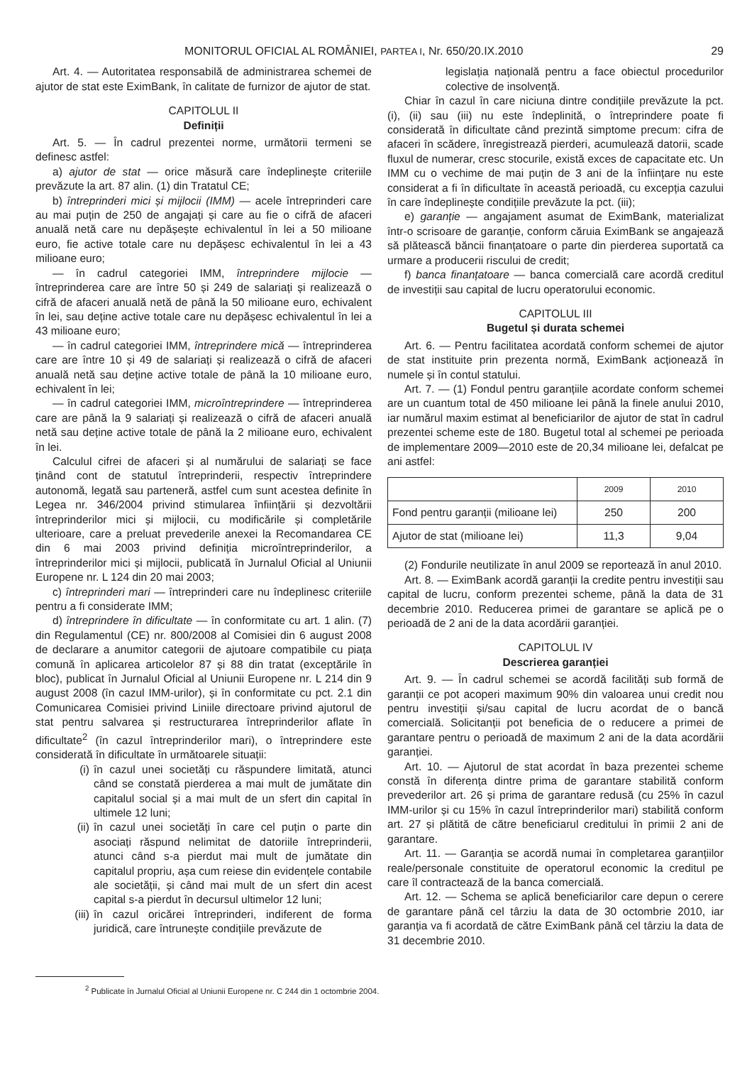MONITORUL OFICIAL AL ROMÂNIEI, PARTEA I, Nr. 650/20.IX.2010 29
Art. 4. — Autoritatea responsabilă de administrarea schemei de ajutor de stat este EximBank, în calitate de furnizor de ajutor de stat.
CAPITOLUL II
Definiții
Art. 5. — În cadrul prezentei norme, următorii termeni se definesc astfel:
a) ajutor de stat — orice măsură care îndeplinește criteriile prevăzute la art. 87 alin. (1) din Tratatul CE;
b) întreprinderi mici și mijlocii (IMM) — acele întreprinderi care au mai puțin de 250 de angajați și care au fie o cifră de afaceri anuală netă care nu depășește echivalentul în lei a 50 milioane euro, fie active totale care nu depășesc echivalentul în lei a 43 milioane euro;
— în cadrul categoriei IMM, întreprindere mijlocie — întreprinderea care are între 50 și 249 de salariați și realizează o cifră de afaceri anuală netă de până la 50 milioane euro, echivalent în lei, sau deține active totale care nu depășesc echivalentul în lei a 43 milioane euro;
— în cadrul categoriei IMM, întreprindere mică — întreprinderea care are între 10 și 49 de salariați și realizează o cifră de afaceri anuală netă sau deține active totale de până la 10 milioane euro, echivalent în lei;
— în cadrul categoriei IMM, microîntreprindere — întreprinderea care are până la 9 salariați și realizează o cifră de afaceri anuală netă sau deține active totale de până la 2 milioane euro, echivalent în lei.
Calculul cifrei de afaceri și al numărului de salariați se face ținând cont de statutul întreprinderii, respectiv întreprindere autonomă, legată sau parteneră, astfel cum sunt acestea definite în Legea nr. 346/2004 privind stimularea înființării și dezvoltării întreprinderilor mici și mijlocii, cu modificările și completările ulterioare, care a preluat prevederile anexei la Recomandarea CE din 6 mai 2003 privind definiția microîntreprinderilor, a întreprinderilor mici și mijlocii, publicată în Jurnalul Oficial al Uniunii Europene nr. L 124 din 20 mai 2003;
c) întreprinderi mari — întreprinderi care nu îndeplinesc criteriile pentru a fi considerate IMM;
d) întreprindere în dificultate — în conformitate cu art. 1 alin. (7) din Regulamentul (CE) nr. 800/2008 al Comisiei din 6 august 2008 de declarare a anumitor categorii de ajutoare compatibile cu piața comună în aplicarea articolelor 87 și 88 din tratat (exceptările în bloc), publicat în Jurnalul Oficial al Uniunii Europene nr. L 214 din 9 august 2008 (în cazul IMM-urilor), și în conformitate cu pct. 2.1 din Comunicarea Comisiei privind Liniile directoare privind ajutorul de stat pentru salvarea și restructurarea întreprinderilor aflate în dificultate<sup>2</sup> (în cazul întreprinderilor mari), o întreprindere este considerată în dificultate în următoarele situații:
(i) în cazul unei societăți cu răspundere limitată, atunci când se constată pierderea a mai mult de jumătate din capitalul social și a mai mult de un sfert din capital în ultimele 12 luni;
(ii) în cazul unei societăți în care cel puțin o parte din asociați răspund nelimitat de datoriile întreprinderii, atunci când s-a pierdut mai mult de jumătate din capitalul propriu, așa cum reiese din evidențele contabile ale societății, și când mai mult de un sfert din acest capital s-a pierdut în decursul ultimelor 12 luni;
(iii) în cazul oricărei întreprinderi, indiferent de forma juridică, care întrunește condițiile prevăzute de
legislația națională pentru a face obiectul procedurilor colective de insolvență.
Chiar în cazul în care niciuna dintre condițiile prevăzute la pct. (i), (ii) sau (iii) nu este îndeplinită, o întreprindere poate fi considerată în dificultate când prezintă simptome precum: cifra de afaceri în scădere, înregistrează pierderi, acumulează datorii, scade fluxul de numerar, cresc stocurile, există exces de capacitate etc. Un IMM cu o vechime de mai puțin de 3 ani de la înființare nu este considerat a fi în dificultate în această perioadă, cu excepția cazului în care îndeplinește condițiile prevăzute la pct. (iii);
e) garanție — angajament asumat de EximBank, materializat într-o scrisoare de garanție, conform căruia EximBank se angajează să plătească băncii finanțatoare o parte din pierderea suportată ca urmare a producerii riscului de credit;
f) banca finanțatoare — banca comercială care acordă creditul de investiții sau capital de lucru operatorului economic.
CAPITOLUL III
Bugetul și durata schemei
Art. 6. — Pentru facilitatea acordată conform schemei de ajutor de stat instituite prin prezenta normă, EximBank acționează în numele și în contul statului.
Art. 7. — (1) Fondul pentru garanțiile acordate conform schemei are un cuantum total de 450 milioane lei până la finele anului 2010, iar numărul maxim estimat al beneficiarilor de ajutor de stat în cadrul prezentei scheme este de 180. Bugetul total al schemei pe perioada de implementare 2009—2010 este de 20,34 milioane lei, defalcat pe ani astfel:
| | 2009 | 2010 |
| Fond pentru garanții (milioane lei) | 250 | 200 |
| Ajutor de stat (milioane lei) | 11,3 | 9,04 |
(2) Fondurile neutilizate în anul 2009 se reportează în anul 2010.
Art. 8. — EximBank acordă garanții la credite pentru investiții sau capital de lucru, conform prezentei scheme, până la data de 31 decembrie 2010. Reducerea primei de garantare se aplică pe o perioadă de 2 ani de la data acordării garanției.
CAPITOLUL IV
Descrierea garanției
Art. 9. — În cadrul schemei se acordă facilități sub formă de garanții ce pot acoperi maximum 90% din valoarea unui credit nou pentru investiții și/sau capital de lucru acordat de o bancă comercială. Solicitanții pot beneficia de o reducere a primei de garantare pentru o perioadă de maximum 2 ani de la data acordării garanției.
Art. 10. — Ajutorul de stat acordat în baza prezentei scheme constă în diferența dintre prima de garantare stabilită conform prevederilor art. 26 și prima de garantare redusă (cu 25% în cazul IMM-urilor și cu 15% în cazul întreprinderilor mari) stabilită conform art. 27 și plătită de către beneficiarul creditului în primii 2 ani de garantare.
Art. 11. — Garanția se acordă numai în completarea garanțiilor reale/personale constituite de operatorul economic la creditul pe care îl contractează de la banca comercială.
Art. 12. — Schema se aplică beneficiarilor care depun o cerere de garantare până cel târziu la data de 30 octombrie 2010, iar garanția va fi acordată de către EximBank până cel târziu la data de 31 decembrie 2010.
<sup>2</sup> Publicate în Jurnalul Oficial al Uniunii Europene nr. C 244 din 1 octombrie 2004.